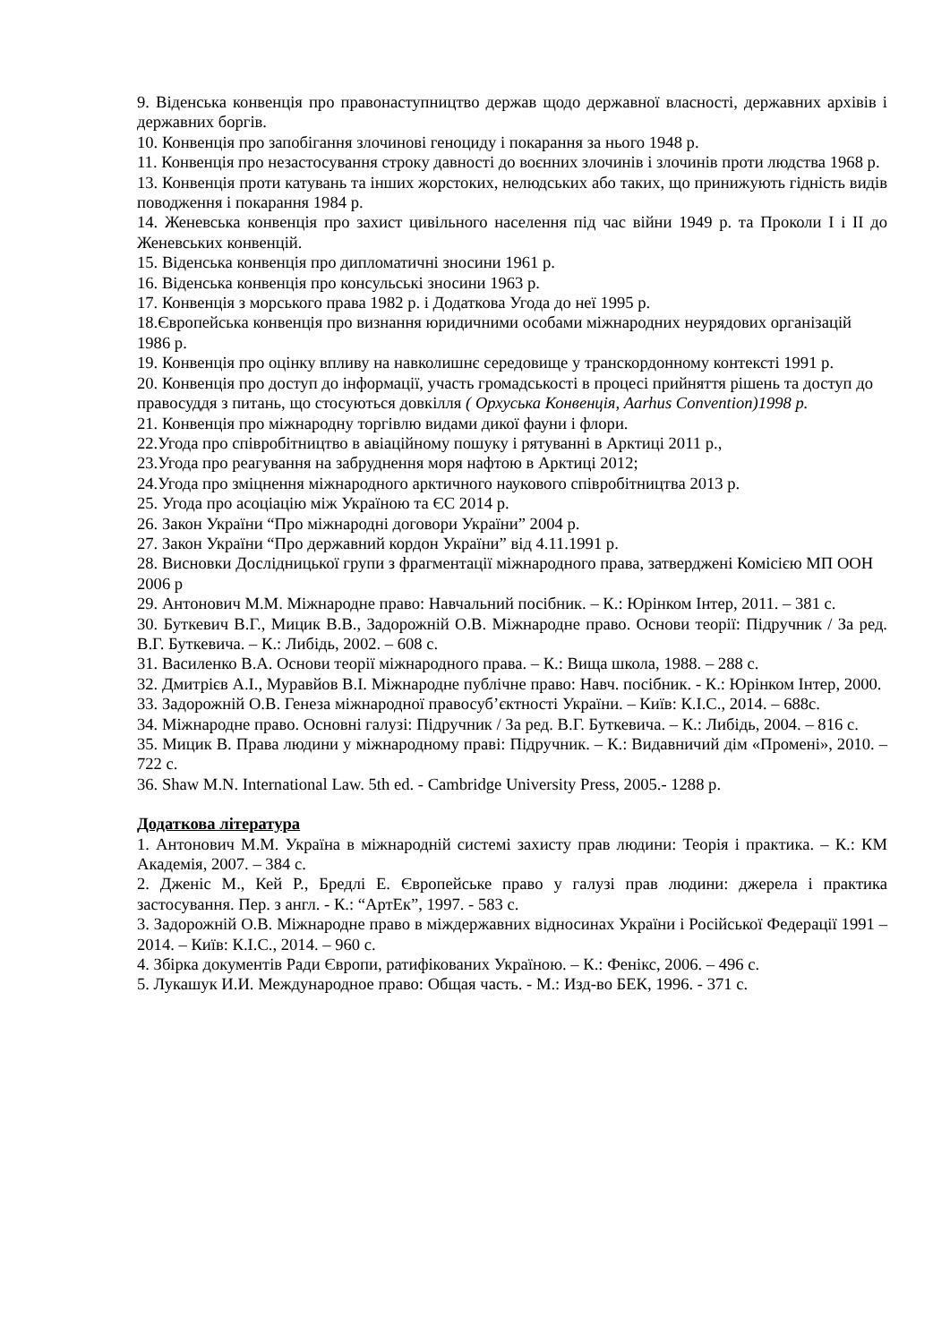9. Віденська конвенція про правонаступництво держав щодо державної власності, державних архівів і державних боргів.
10. Конвенція про запобігання злочинові геноциду і покарання за нього 1948 р.
11. Конвенція про незастосування строку давності до воєнних злочинів і злочинів проти людства 1968 р.
13. Конвенція проти катувань та інших жорстоких, нелюдських або таких, що принижують гідність видів поводження і покарання 1984 р.
14. Женевська конвенція про захист цивільного населення під час війни 1949 р. та Проколи I і II до Женевських конвенцій.
15. Віденська конвенція про дипломатичні зносини 1961 р.
16. Віденська конвенція про консульські зносини 1963 р.
17. Конвенція з морського права 1982 р. і Додаткова Угода до неї 1995 р.
18.Європейська конвенція про визнання юридичними особами міжнародних неурядових організацій 1986 р.
19. Конвенція про оцінку впливу на навколишнє середовище у транскордонному контексті 1991 р.
20. Конвенція про доступ до інформації, участь громадськості в процесі прийняття рішень та доступ до правосуддя з питань, що стосуються довкілля ( Орхуська Конвенція, Aarhus Convention)1998 р.
21. Конвенція про міжнародну торгівлю видами дикої фауни і флори.
22.Угода про співробітництво в авіаційному пошуку і рятуванні в Арктиці 2011 р.,
23.Угода про реагування на забруднення моря нафтою в Арктиці 2012;
24.Угода про зміцнення міжнародного арктичного наукового співробітництва 2013 р.
25. Угода про асоціацію між Україною та ЄС 2014 р.
26. Закон України “Про міжнародні договори України” 2004 р.
27. Закон України “Про державний кордон України” від 4.11.1991 р.
28. Висновки Дослідницької групи з фрагментації міжнародного права, затверджені Комісією МП ООН 2006 р
29. Антонович М.М. Міжнародне право: Навчальний посібник. – К.: Юрінком Інтер, 2011. – 381 с.
30. Буткевич В.Г., Мицик В.В., Задорожній О.В. Міжнародне право. Основи теорії: Підручник / За ред. В.Г. Буткевича. – К.: Либідь, 2002. – 608 с.
31. Василенко В.А. Основи теорії міжнародного права. – К.: Вища школа, 1988. – 288 с.
32. Дмитрієв А.І., Муравйов В.І. Міжнародне публічне право: Навч. посібник. - К.: Юрінком Інтер, 2000.
33. Задорожній О.В. Генеза міжнародної правосуб’єктності України. – Київ: К.І.С., 2014. – 688с.
34. Міжнародне право. Основні галузі: Підручник / За ред. В.Г. Буткевича. – К.: Либідь, 2004. – 816 с.
35. Мицик В. Права людини у міжнародному праві: Підручник. – К.: Видавничий дім «Промені», 2010. – 722 с.
36. Shaw M.N. International Law. 5th ed. - Cambridge University Press, 2005.- 1288 p.
Додаткова література
1. Антонович М.М. Україна в міжнародній системі захисту прав людини: Теорія і практика. – К.: КМ Академія, 2007. – 384 с.
2. Дженіс М., Кей Р., Бредлі Е. Європейське право у галузі прав людини: джерела і практика застосування. Пер. з англ. - К.: “АртЕк”, 1997. - 583 с.
3. Задорожній О.В. Міжнародне право в міждержавних відносинах України і Російської Федерації 1991 – 2014. – Київ: К.І.С., 2014. – 960 с.
4. Збірка документів Ради Європи, ратифікованих Україною. – К.: Фенікс, 2006. – 496 с.
5. Лукашук И.И. Международное право: Общая часть. - М.: Изд-во БЕК, 1996. - 371 с.